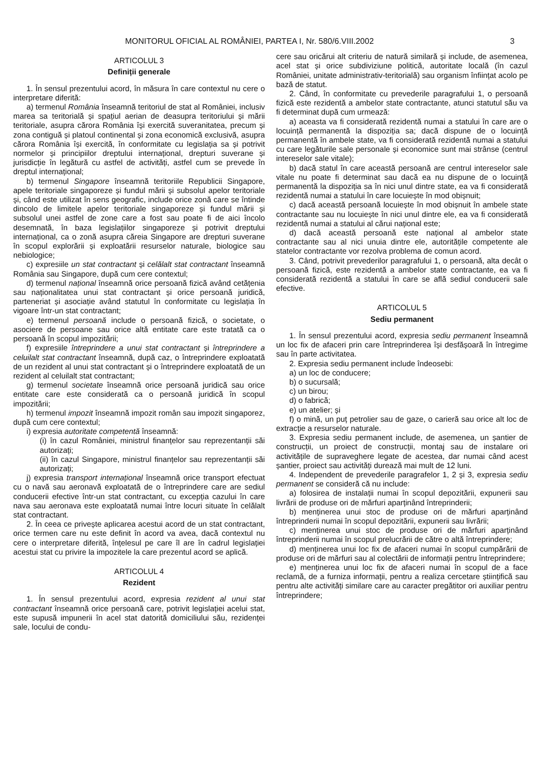MONITORUL OFICIAL AL ROMÂNIEI, PARTEA I, Nr. 580/6.VIII.2002 3
ARTICOLUL 3
Definiții generale
1. În sensul prezentului acord, în măsura în care contextul nu cere o interpretare diferită:
a) termenul România înseamnă teritoriul de stat al României, inclusiv marea sa teritorială și spațiul aerian de deasupra teritoriului și mării teritoriale, asupra cărora România își exercită suveranitatea, precum și zona contiguă și platoul continental și zona economică exclusivă, asupra cărora România își exercită, în conformitate cu legislația sa și potrivit normelor și principiilor dreptului internațional, drepturi suverane și jurisdicție în legătură cu astfel de activități, astfel cum se prevede în dreptul internațional;
b) termenul Singapore înseamnă teritoriile Republicii Singapore, apele teritoriale singaporeze și fundul mării și subsolul apelor teritoriale și, când este utilizat în sens geografic, include orice zonă care se întinde dincolo de limitele apelor teritoriale singaporeze și fundul mării și subsolul unei astfel de zone care a fost sau poate fi de aici încolo desemnată, în baza legislațiilor singaporeze și potrivit dreptului internațional, ca o zonă asupra căreia Singapore are drepturi suverane în scopul explorării și exploatării resurselor naturale, biologice sau nebiologice;
c) expresiile un stat contractant și celălalt stat contractant înseamnă România sau Singapore, după cum cere contextul;
d) termenul național înseamnă orice persoană fizică având cetățenia sau naționalitatea unui stat contractant și orice persoană juridică, parteneriat și asociație având statutul în conformitate cu legislația în vigoare într-un stat contractant;
e) termenul persoană include o persoană fizică, o societate, o asociere de persoane sau orice altă entitate care este tratată ca o persoană în scopul impozitării;
f) expresiile întreprindere a unui stat contractant și întreprindere a celuilalt stat contractant înseamnă, după caz, o întreprindere exploatată de un rezident al unui stat contractant și o întreprindere exploatată de un rezident al celuilalt stat contractant;
g) termenul societate înseamnă orice persoană juridică sau orice entitate care este considerată ca o persoană juridică în scopul impozitării;
h) termenul impozit înseamnă impozit român sau impozit singaporez, după cum cere contextul;
i) expresia autoritate competentă înseamnă:
(i) în cazul României, ministrul finanțelor sau reprezentanții săi autorizați;
(ii) în cazul Singapore, ministrul finanțelor sau reprezentanții săi autorizați;
j) expresia transport internațional înseamnă orice transport efectuat cu o navă sau aeronavă exploatată de o întreprindere care are sediul conducerii efective într-un stat contractant, cu excepția cazului în care nava sau aeronava este exploatată numai între locuri situate în celălalt stat contractant.
2. În ceea ce privește aplicarea acestui acord de un stat contractant, orice termen care nu este definit în acord va avea, dacă contextul nu cere o interpretare diferită, înțelesul pe care îl are în cadrul legislației acestui stat cu privire la impozitele la care prezentul acord se aplică.
ARTICOLUL 4
Rezident
1. În sensul prezentului acord, expresia rezident al unui stat contractant înseamnă orice persoană care, potrivit legislației acelui stat, este supusă impunerii în acel stat datorită domiciliului său, rezidenței sale, locului de condu-
cere sau oricărui alt criteriu de natură similară și include, de asemenea, acel stat și orice subdiviziune politică, autoritate locală (în cazul României, unitate administrativ-teritorială) sau organism înființat acolo pe bază de statut.
2. Când, în conformitate cu prevederile paragrafului 1, o persoană fizică este rezidentă a ambelor state contractante, atunci statutul său va fi determinat după cum urmează:
a) aceasta va fi considerată rezidentă numai a statului în care are o locuință permanentă la dispoziția sa; dacă dispune de o locuință permanentă în ambele state, va fi considerată rezidentă numai a statului cu care legăturile sale personale și economice sunt mai strânse (centrul intereselor sale vitale);
b) dacă statul în care această persoană are centrul intereselor sale vitale nu poate fi determinat sau dacă ea nu dispune de o locuință permanentă la dispoziția sa în nici unul dintre state, ea va fi considerată rezidentă numai a statului în care locuiește în mod obișnuit;
c) dacă această persoană locuiește în mod obișnuit în ambele state contractante sau nu locuiește în nici unul dintre ele, ea va fi considerată rezidentă numai a statului al cărui național este;
d) dacă această persoană este național al ambelor state contractante sau al nici unuia dintre ele, autoritățile competente ale statelor contractante vor rezolva problema de comun acord.
3. Când, potrivit prevederilor paragrafului 1, o persoană, alta decât o persoană fizică, este rezidentă a ambelor state contractante, ea va fi considerată rezidentă a statului în care se află sediul conducerii sale efective.
ARTICOLUL 5
Sediu permanent
1. În sensul prezentului acord, expresia sediu permanent înseamnă un loc fix de afaceri prin care întreprinderea își desfășoară în întregime sau în parte activitatea.
2. Expresia sediu permanent include îndeosebi:
a) un loc de conducere;
b) o sucursală;
c) un birou;
d) o fabrică;
e) un atelier; și
f) o mină, un puț petrolier sau de gaze, o carieră sau orice alt loc de extracție a resurselor naturale.
3. Expresia sediu permanent include, de asemenea, un șantier de construcții, un proiect de construcții, montaj sau de instalare ori activitățile de supraveghere legate de acestea, dar numai când acest șantier, proiect sau activități durează mai mult de 12 luni.
4. Independent de prevederile paragrafelor 1, 2 și 3, expresia sediu permanent se consideră că nu include:
a) folosirea de instalații numai în scopul depozitării, expunerii sau livrării de produse ori de mărfuri aparținând întreprinderii;
b) menținerea unui stoc de produse ori de mărfuri aparținând întreprinderii numai în scopul depozitării, expunerii sau livrării;
c) menținerea unui stoc de produse ori de mărfuri aparținând întreprinderii numai în scopul prelucrării de către o altă întreprindere;
d) menținerea unui loc fix de afaceri numai în scopul cumpărării de produse ori de mărfuri sau al colectării de informații pentru întreprindere;
e) menținerea unui loc fix de afaceri numai în scopul de a face reclamă, de a furniza informații, pentru a realiza cercetare științifică sau pentru alte activități similare care au caracter pregătitor ori auxiliar pentru întreprindere;